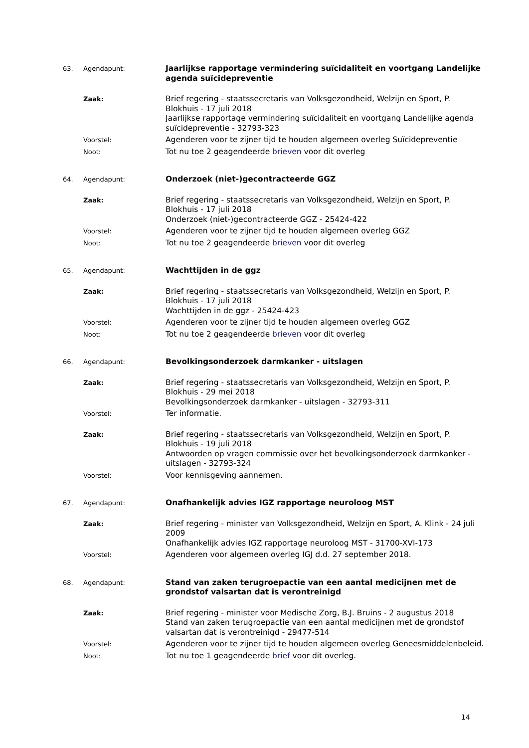63. Agendapunt:
Jaarlijkse rapportage vermindering suïcidaliteit en voortgang Landelijke agenda suïcidepreventie
Zaak:
Brief regering - staatssecretaris van Volksgezondheid, Welzijn en Sport, P. Blokhuis - 17 juli 2018
Jaarlijkse rapportage vermindering suïcidaliteit en voortgang Landelijke agenda suïcidepreventie - 32793-323
Voorstel:
Agenderen voor te zijner tijd te houden algemeen overleg Suïcidepreventie
Noot:
Tot nu toe 2 geagendeerde brieven voor dit overleg
64. Agendapunt:
Onderzoek (niet-)gecontracteerde GGZ
Zaak:
Brief regering - staatssecretaris van Volksgezondheid, Welzijn en Sport, P. Blokhuis - 17 juli 2018
Onderzoek (niet-)gecontracteerde GGZ - 25424-422
Voorstel:
Agenderen voor te zijner tijd te houden algemeen overleg GGZ
Noot:
Tot nu toe 2 geagendeerde brieven voor dit overleg
65. Agendapunt:
Wachttijden in de ggz
Zaak:
Brief regering - staatssecretaris van Volksgezondheid, Welzijn en Sport, P. Blokhuis - 17 juli 2018
Wachttijden in de ggz - 25424-423
Voorstel:
Agenderen voor te zijner tijd te houden algemeen overleg GGZ
Noot:
Tot nu toe 2 geagendeerde brieven voor dit overleg
66. Agendapunt:
Bevolkingsonderzoek darmkanker - uitslagen
Zaak:
Brief regering - staatssecretaris van Volksgezondheid, Welzijn en Sport, P. Blokhuis - 29 mei 2018
Bevolkingsonderzoek darmkanker - uitslagen - 32793-311
Voorstel:
Ter informatie.
Zaak:
Brief regering - staatssecretaris van Volksgezondheid, Welzijn en Sport, P. Blokhuis - 19 juli 2018
Antwoorden op vragen commissie over het bevolkingsonderzoek darmkanker - uitslagen - 32793-324
Voorstel:
Voor kennisgeving aannemen.
67. Agendapunt:
Onafhankelijk advies IGZ rapportage neuroloog MST
Zaak:
Brief regering - minister van Volksgezondheid, Welzijn en Sport, A. Klink - 24 juli 2009
Onafhankelijk advies IGZ rapportage neuroloog MST - 31700-XVI-173
Voorstel:
Agenderen voor algemeen overleg IGJ d.d. 27 september 2018.
68. Agendapunt:
Stand van zaken terugroepactie van een aantal medicijnen met de grondstof valsartan dat is verontreinigd
Zaak:
Brief regering - minister voor Medische Zorg, B.J. Bruins - 2 augustus 2018
Stand van zaken terugroepactie van een aantal medicijnen met de grondstof valsartan dat is verontreinigd - 29477-514
Voorstel:
Agenderen voor te zijner tijd te houden algemeen overleg Geneesmiddelenbeleid.
Noot:
Tot nu toe 1 geagendeerde brief voor dit overleg.
14